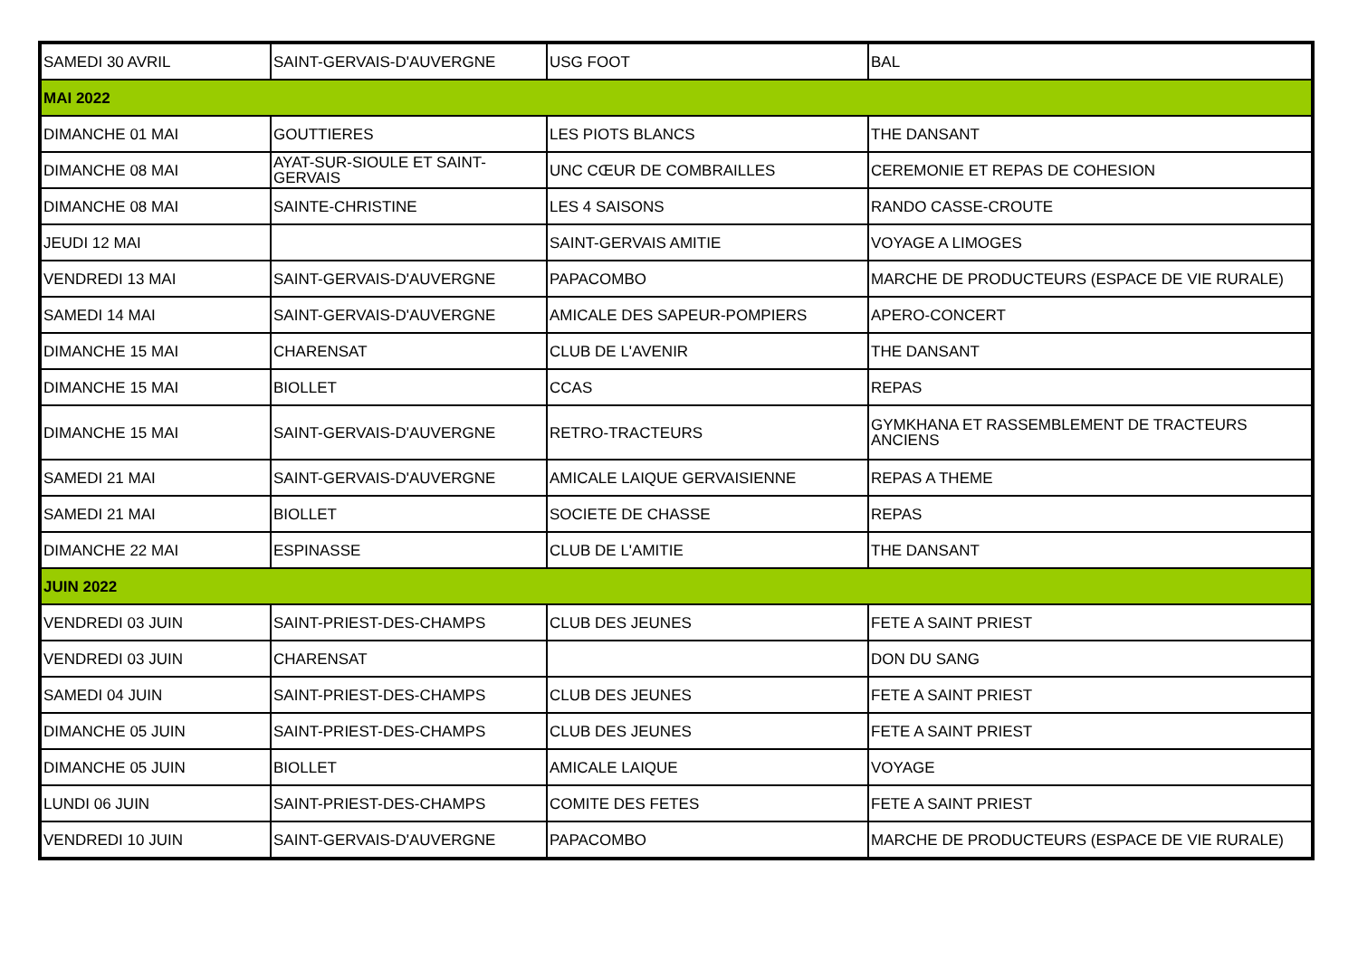| SAMEDI 30 AVRIL | SAINT-GERVAIS-D'AUVERGNE | USG FOOT | BAL |
| MAI 2022 | | | |
| DIMANCHE 01 MAI | GOUTTIERES | LES PIOTS BLANCS | THE DANSANT |
| DIMANCHE 08 MAI | AYAT-SUR-SIOULE ET SAINT-GERVAIS | UNC CŒUR DE COMBRAILLES | CEREMONIE ET REPAS DE COHESION |
| DIMANCHE 08 MAI | SAINTE-CHRISTINE | LES 4 SAISONS | RANDO CASSE-CROUTE |
| JEUDI 12 MAI | | SAINT-GERVAIS AMITIE | VOYAGE A LIMOGES |
| VENDREDI 13 MAI | SAINT-GERVAIS-D'AUVERGNE | PAPACOMBO | MARCHE DE PRODUCTEURS (ESPACE DE VIE RURALE) |
| SAMEDI 14 MAI | SAINT-GERVAIS-D'AUVERGNE | AMICALE DES SAPEUR-POMPIERS | APERO-CONCERT |
| DIMANCHE 15 MAI | CHARENSAT | CLUB DE L'AVENIR | THE DANSANT |
| DIMANCHE 15 MAI | BIOLLET | CCAS | REPAS |
| DIMANCHE 15 MAI | SAINT-GERVAIS-D'AUVERGNE | RETRO-TRACTEURS | GYMKHANA ET RASSEMBLEMENT DE TRACTEURS ANCIENS |
| SAMEDI 21 MAI | SAINT-GERVAIS-D'AUVERGNE | AMICALE LAIQUE GERVAISIENNE | REPAS A THEME |
| SAMEDI 21 MAI | BIOLLET | SOCIETE DE CHASSE | REPAS |
| DIMANCHE 22 MAI | ESPINASSE | CLUB DE L'AMITIE | THE DANSANT |
| JUIN 2022 | | | |
| VENDREDI 03 JUIN | SAINT-PRIEST-DES-CHAMPS | CLUB DES JEUNES | FETE A SAINT PRIEST |
| VENDREDI 03 JUIN | CHARENSAT | | DON DU SANG |
| SAMEDI 04 JUIN | SAINT-PRIEST-DES-CHAMPS | CLUB DES JEUNES | FETE A SAINT PRIEST |
| DIMANCHE 05 JUIN | SAINT-PRIEST-DES-CHAMPS | CLUB DES JEUNES | FETE A SAINT PRIEST |
| DIMANCHE 05 JUIN | BIOLLET | AMICALE LAIQUE | VOYAGE |
| LUNDI 06 JUIN | SAINT-PRIEST-DES-CHAMPS | COMITE DES FETES | FETE A SAINT PRIEST |
| VENDREDI 10 JUIN | SAINT-GERVAIS-D'AUVERGNE | PAPACOMBO | MARCHE DE PRODUCTEURS (ESPACE DE VIE RURALE) |